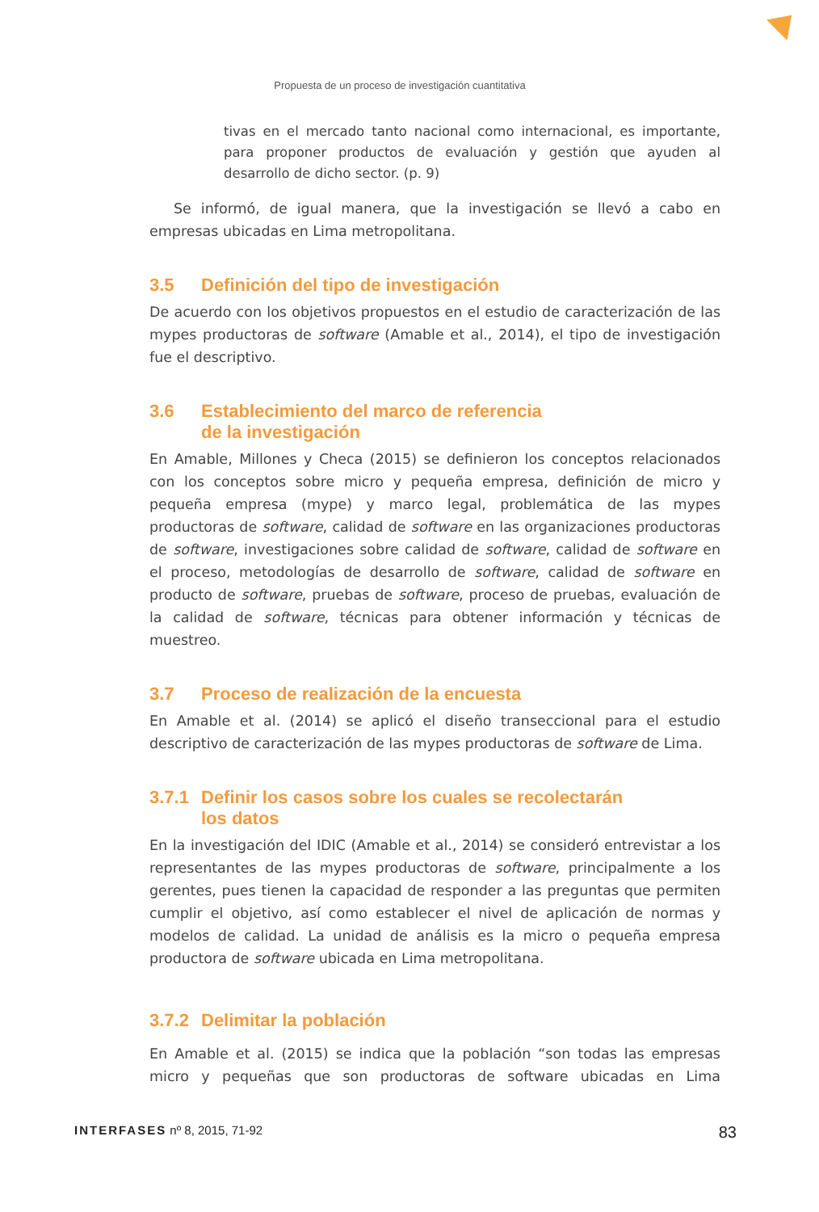Propuesta de un proceso de investigación cuantitativa
tivas en el mercado tanto nacional como internacional, es importante, para proponer productos de evaluación y gestión que ayuden al desarrollo de dicho sector. (p. 9)
Se informó, de igual manera, que la investigación se llevó a cabo en empresas ubicadas en Lima metropolitana.
3.5 Definición del tipo de investigación
De acuerdo con los objetivos propuestos en el estudio de caracterización de las mypes productoras de software (Amable et al., 2014), el tipo de investigación fue el descriptivo.
3.6 Establecimiento del marco de referencia
de la investigación
En Amable, Millones y Checa (2015) se definieron los conceptos relacionados con los conceptos sobre micro y pequeña empresa, definición de micro y pequeña empresa (mype) y marco legal, problemática de las mypes productoras de software, calidad de software en las organizaciones productoras de software, investigaciones sobre calidad de software, calidad de software en el proceso, metodologías de desarrollo de software, calidad de software en producto de software, pruebas de software, proceso de pruebas, evaluación de la calidad de software, técnicas para obtener información y técnicas de muestreo.
3.7 Proceso de realización de la encuesta
En Amable et al. (2014) se aplicó el diseño transeccional para el estudio descriptivo de caracterización de las mypes productoras de software de Lima.
3.7.1 Definir los casos sobre los cuales se recolectarán
los datos
En la investigación del IDIC (Amable et al., 2014) se consideró entrevistar a los representantes de las mypes productoras de software, principalmente a los gerentes, pues tienen la capacidad de responder a las preguntas que permiten cumplir el objetivo, así como establecer el nivel de aplicación de normas y modelos de calidad. La unidad de análisis es la micro o pequeña empresa productora de software ubicada en Lima metropolitana.
3.7.2 Delimitar la población
En Amable et al. (2015) se indica que la población “son todas las empresas micro y pequeñas que son productoras de software ubicadas en Lima
INTERFASES nº 8, 2015, 71-92
83